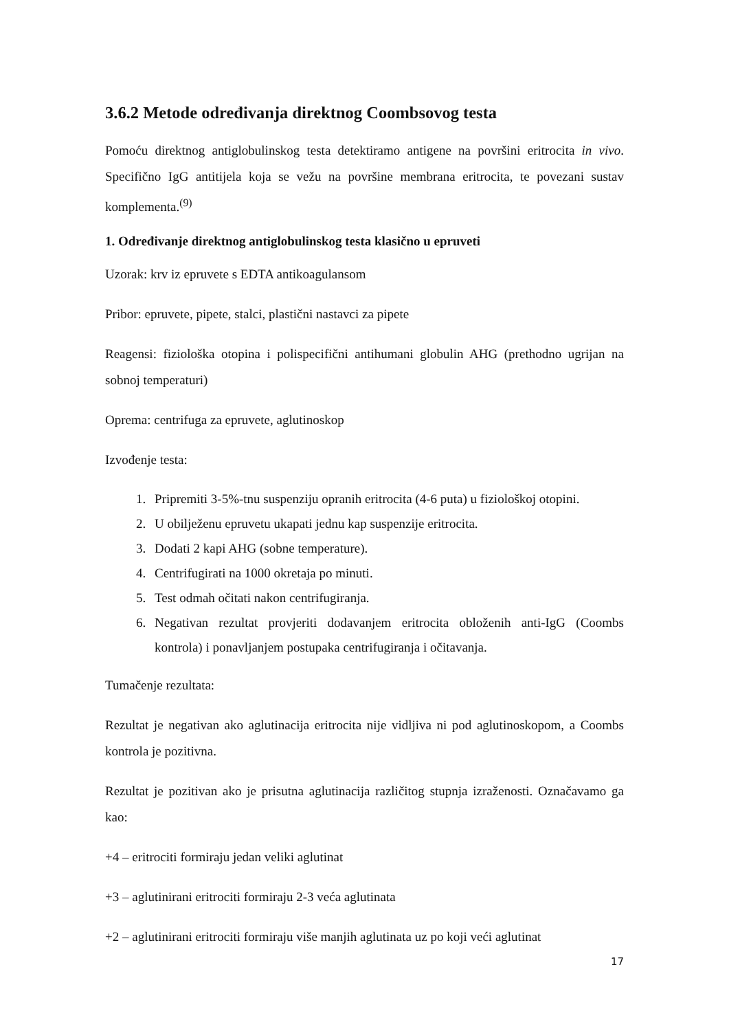3.6.2 Metode određivanja direktnog Coombsovog testa
Pomoću direktnog antiglobulinskog testa detektiramo antigene na površini eritrocita in vivo. Specifično IgG antitijela koja se vežu na površine membrana eritrocita, te povezani sustav komplementa.<sup>(9)</sup>
1. Određivanje direktnog antiglobulinskog testa klasično u epruveti
Uzorak: krv iz epruvete s EDTA antikoagulansom
Pribor: epruvete, pipete, stalci, plastični nastavci za pipete
Reagensi: fiziološka otopina i polispecifični antihumani globulin AHG (prethodno ugrijan na sobnoj temperaturi)
Oprema: centrifuga za epruvete, aglutinoskop
Izvođenje testa:
1. Pripremiti 3-5%-tnu suspenziju opranih eritrocita (4-6 puta) u fiziološkoj otopini.
2. U obilježenu epruvetu ukapati jednu kap suspenzije eritrocita.
3. Dodati 2 kapi AHG (sobne temperature).
4. Centrifugirati na 1000 okretaja po minuti.
5. Test odmah očitati nakon centrifugiranja.
6. Negativan rezultat provjeriti dodavanjem eritrocita obloženih anti-IgG (Coombs kontrola) i ponavljanjem postupaka centrifugiranja i očitavanja.
Tumačenje rezultata:
Rezultat je negativan ako aglutinacija eritrocita nije vidljiva ni pod aglutinoskopom, a Coombs kontrola je pozitivna.
Rezultat je pozitivan ako je prisutna aglutinacija različitog stupnja izraženosti. Označavamo ga kao:
+4 – eritrociti formiraju jedan veliki aglutinat
+3 – aglutinirani eritrociti formiraju 2-3 veća aglutinata
+2 – aglutinirani eritrociti formiraju više manjih aglutinata uz po koji veći aglutinat
17